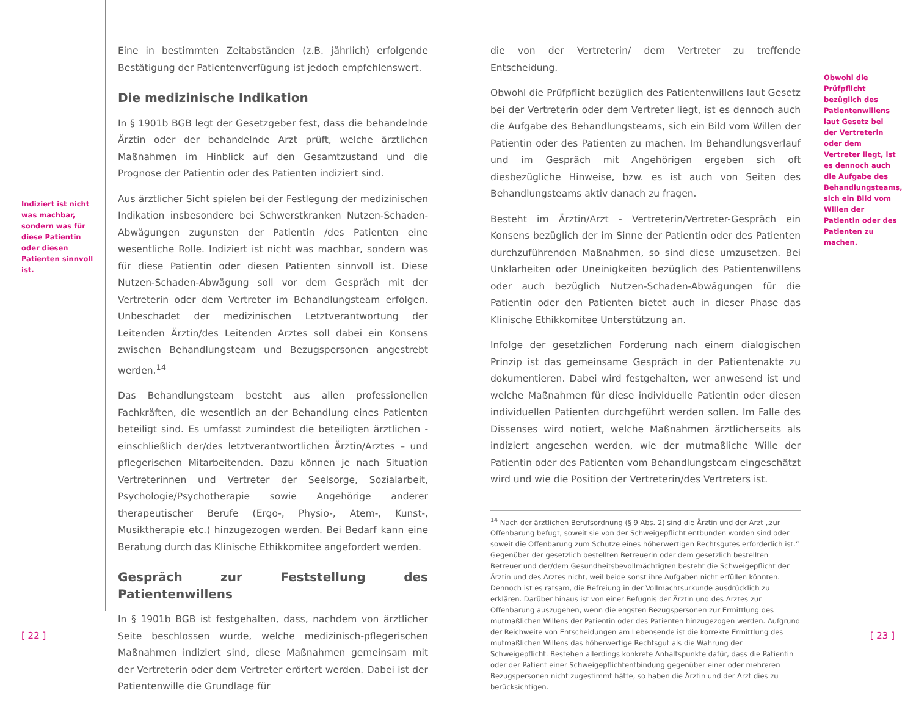Indiziert ist nicht was machbar, sondern was für diese Patientin oder diesen Patienten sinnvoll ist.
Eine in bestimmten Zeitabständen (z.B. jährlich) erfolgende Bestätigung der Patientenverfügung ist jedoch empfehlenswert.
Die medizinische Indikation
In § 1901b BGB legt der Gesetzgeber fest, dass die behandelnde Ärztin oder der behandelnde Arzt prüft, welche ärztlichen Maßnahmen im Hinblick auf den Gesamtzustand und die Prognose der Patientin oder des Patienten indiziert sind.
Aus ärztlicher Sicht spielen bei der Festlegung der medizinischen Indikation insbesondere bei Schwerstkranken Nutzen-Schaden-Abwägungen zugunsten der Patientin /des Patienten eine wesentliche Rolle. Indiziert ist nicht was machbar, sondern was für diese Patientin oder diesen Patienten sinnvoll ist. Diese Nutzen-Schaden-Abwägung soll vor dem Gespräch mit der Vertreterin oder dem Vertreter im Behandlungsteam erfolgen. Unbeschadet der medizinischen Letztverantwortung der Leitenden Ärztin/des Leitenden Arztes soll dabei ein Konsens zwischen Behandlungsteam und Bezugspersonen angestrebt werden.<sup>14</sup>
Das Behandlungsteam besteht aus allen professionellen Fachkräften, die wesentlich an der Behandlung eines Patienten beteiligt sind. Es umfasst zumindest die beteiligten ärztlichen - einschließlich der/des letztverantwortlichen Ärztin/Arztes – und pflegerischen Mitarbeitenden. Dazu können je nach Situation Vertreterinnen und Vertreter der Seelsorge, Sozialarbeit, Psychologie/Psychotherapie sowie Angehörige anderer therapeutischer Berufe (Ergo-, Physio-, Atem-, Kunst-, Musiktherapie etc.) hinzugezogen werden. Bei Bedarf kann eine Beratung durch das Klinische Ethikkomitee angefordert werden.
Gespräch zur Feststellung des Patientenwillens
In § 1901b BGB ist festgehalten, dass, nachdem von ärztlicher Seite beschlossen wurde, welche medizinisch-pflegerischen Maßnahmen indiziert sind, diese Maßnahmen gemeinsam mit der Vertreterin oder dem Vertreter erörtert werden. Dabei ist der Patientenwille die Grundlage für
die von der Vertreterin/ dem Vertreter zu treffende Entscheidung.
Obwohl die Prüfpflicht bezüglich des Patientenwillens laut Gesetz bei der Vertreterin oder dem Vertreter liegt, ist es dennoch auch die Aufgabe des Behandlungsteams, sich ein Bild vom Willen der Patientin oder des Patienten zu machen. Im Behandlungsverlauf und im Gespräch mit Angehörigen ergeben sich oft diesbezügliche Hinweise, bzw. es ist auch von Seiten des Behandlungsteams aktiv danach zu fragen.
Besteht im Ärztin/Arzt - Vertreterin/Vertreter-Gespräch ein Konsens bezüglich der im Sinne der Patientin oder des Patienten durchzuführenden Maßnahmen, so sind diese umzusetzen. Bei Unklarheiten oder Uneinigkeiten bezüglich des Patientenwillens oder auch bezüglich Nutzen-Schaden-Abwägungen für die Patientin oder den Patienten bietet auch in dieser Phase das Klinische Ethikkomitee Unterstützung an.
Infolge der gesetzlichen Forderung nach einem dialogischen Prinzip ist das gemeinsame Gespräch in der Patientenakte zu dokumentieren. Dabei wird festgehalten, wer anwesend ist und welche Maßnahmen für diese individuelle Patientin oder diesen individuellen Patienten durchgeführt werden sollen. Im Falle des Dissenses wird notiert, welche Maßnahmen ärztlicherseits als indiziert angesehen werden, wie der mutmaßliche Wille der Patientin oder des Patienten vom Behandlungsteam eingeschätzt wird und wie die Position der Vertreterin/des Vertreters ist.
<sup>14</sup> Nach der ärztlichen Berufsordnung (§ 9 Abs. 2) sind die Ärztin und der Arzt „zur Offenbarung befugt, soweit sie von der Schweigepflicht entbunden worden sind oder soweit die Offenbarung zum Schutze eines höherwertigen Rechtsgutes erforderlich ist.“ Gegenüber der gesetzlich bestellten Betreuerin oder dem gesetzlich bestellten Betreuer und der/dem Gesundheitsbevollmächtigten besteht die Schweigepflicht der Ärztin und des Arztes nicht, weil beide sonst ihre Aufgaben nicht erfüllen könnten. Dennoch ist es ratsam, die Befreiung in der Vollmachtsurkunde ausdrücklich zu erklären. Darüber hinaus ist von einer Befugnis der Ärztin und des Arztes zur Offenbarung auszugehen, wenn die engsten Bezugspersonen zur Ermittlung des mutmaßlichen Willens der Patientin oder des Patienten hinzugezogen werden. Aufgrund der Reichweite von Entscheidungen am Lebensende ist die korrekte Ermittlung des mutmaßlichen Willens das höherwertige Rechtsgut als die Wahrung der Schweigepflicht. Bestehen allerdings konkrete Anhaltspunkte dafür, dass die Patientin oder der Patient einer Schweigepflichtentbindung gegenüber einer oder mehreren Bezugspersonen nicht zugestimmt hätte, so haben die Ärztin und der Arzt dies zu berücksichtigen.
Obwohl die Prüfpflicht bezüglich des Patientenwillens laut Gesetz bei der Vertreterin oder dem Vertreter liegt, ist es dennoch auch die Aufgabe des Behandlungsteams, sich ein Bild vom Willen der Patientin oder des Patienten zu machen.
[ 22 ] [ 23 ]